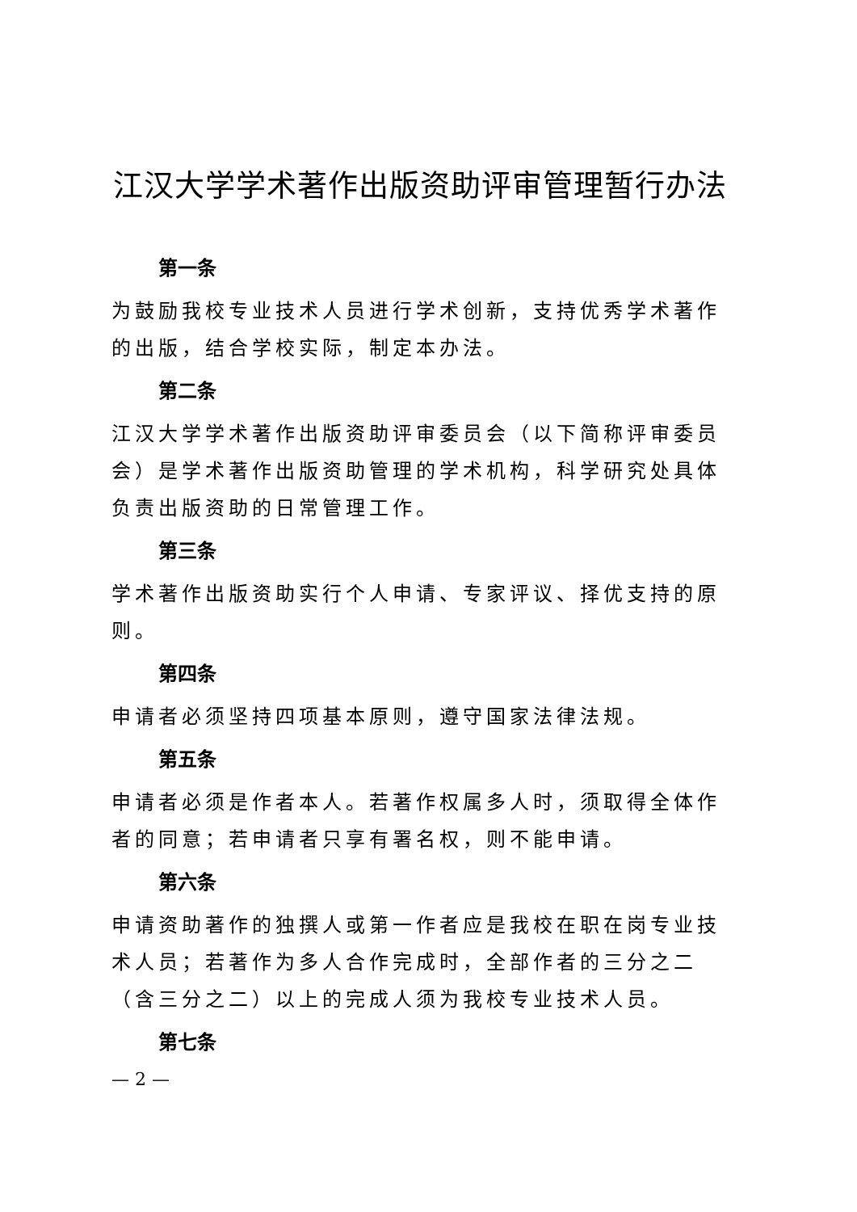江汉大学学术著作出版资助评审管理暂行办法
第一条
为鼓励我校专业技术人员进行学术创新，支持优秀学术著作的出版，结合学校实际，制定本办法。
第二条
江汉大学学术著作出版资助评审委员会（以下简称评审委员会）是学术著作出版资助管理的学术机构，科学研究处具体负责出版资助的日常管理工作。
第三条
学术著作出版资助实行个人申请、专家评议、择优支持的原则。
第四条
申请者必须坚持四项基本原则，遵守国家法律法规。
第五条
申请者必须是作者本人。若著作权属多人时，须取得全体作者的同意；若申请者只享有署名权，则不能申请。
第六条
申请资助著作的独撰人或第一作者应是我校在职在岗专业技术人员；若著作为多人合作完成时，全部作者的三分之二（含三分之二）以上的完成人须为我校专业技术人员。
第七条
— 2 —